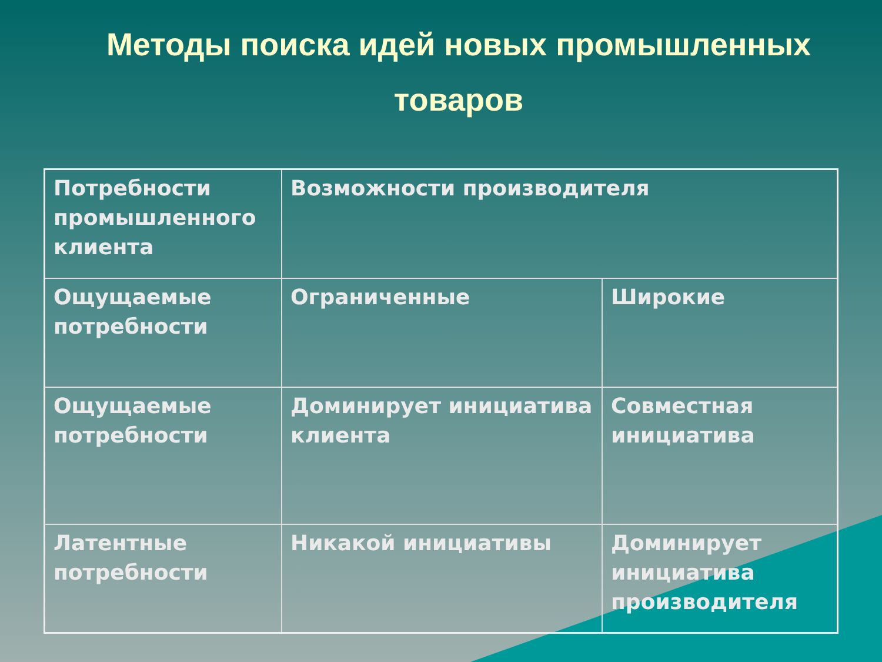Методы поиска идей новых промышленных товаров
| Потребности промышленного клиента | Возможности производителя | |
| Ощущаемые потребности | Ограниченные | Широкие |
| Ощущаемые потребности | Доминирует инициатива клиента | Совместная инициатива |
| Латентные потребности | Никакой инициативы | Доминирует инициатива производителя |